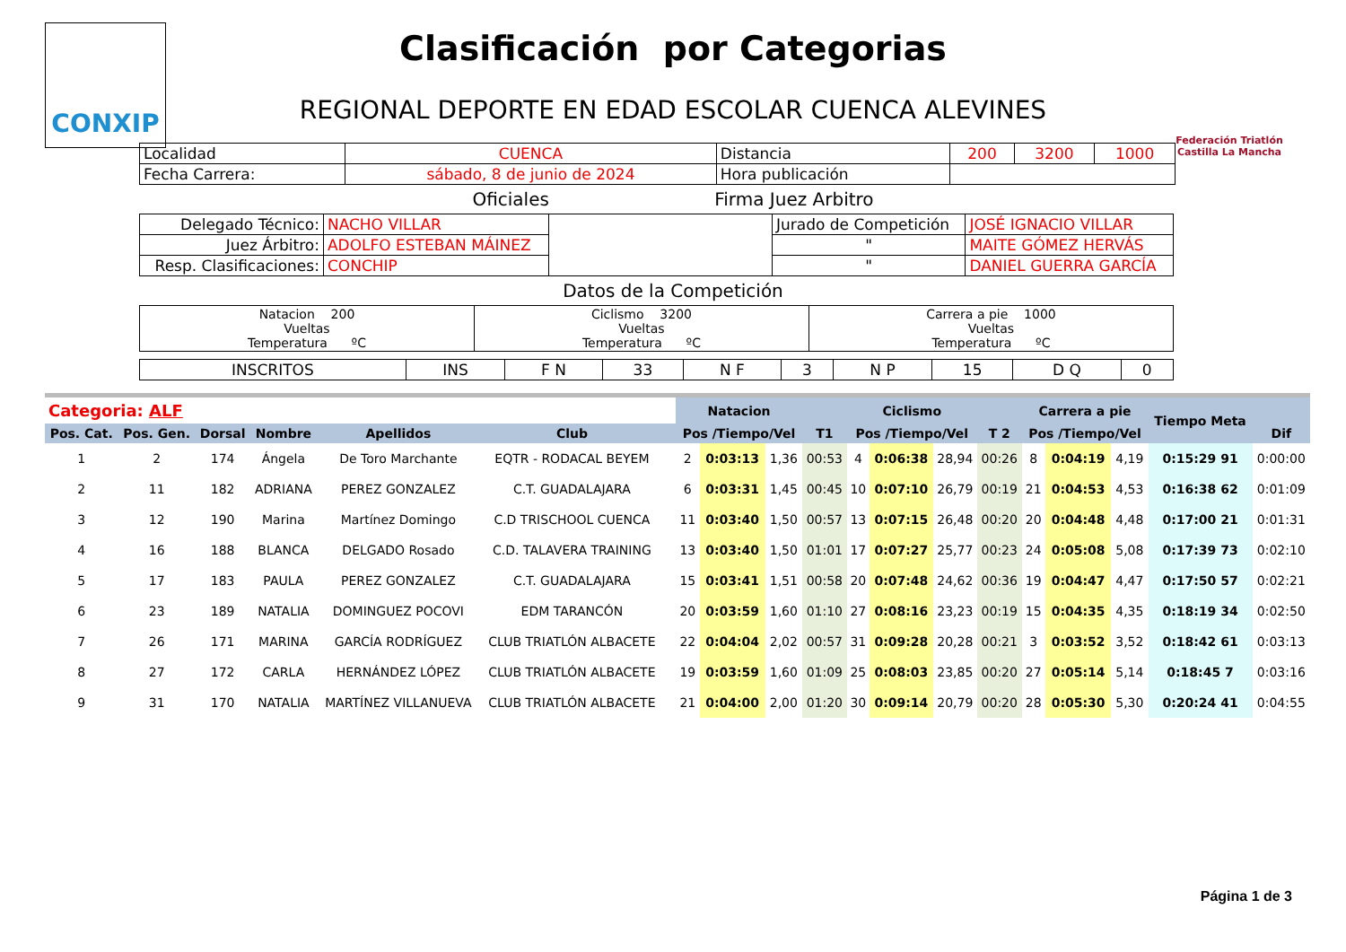CONXIP
Federación Triatlón Castilla La Mancha
Clasificación por Categorias
REGIONAL DEPORTE EN EDAD ESCOLAR CUENCA ALEVINES
| Localidad | CUENCA | Distancia | 200 | 3200 | 1000 |
| Fecha Carrera: | sábado, 8 de junio de 2024 | Hora publicación | | | |
Oficiales Firma Juez Arbitro
| Delegado Técnico: | NACHO VILLAR | | Jurado de Competición | JOSÉ IGNACIO VILLAR |
| Juez Árbitro: | ADOLFO ESTEBAN MÁINEZ | | " | MAITE GÓMEZ HERVÁS |
| Resp. Clasificaciones: | CONCHIP | | " | DANIEL GUERRA GARCÍA |
Datos de la Competición
| Natacion 200 Vueltas Temperatura ºC | Ciclismo 3200 Vueltas Temperatura ºC | Carrera a pie 1000 Vueltas Temperatura ºC |
| INSCRITOS | INS | F N | 33 | N F | 3 | N P | 15 | D Q | 0 |
| Categoria: ALF | | | | | | | | Natacion | | | | Ciclismo | | | | Carrera a pie | | | Tiempo Meta | |
| Pos. Cat. | Pos. Gen. | Dorsal | Nombre | Apellidos | Club | | | Pos /Tiempo/Vel | | | T1 | Pos /Tiempo/Vel | | | T 2 | Pos /Tiempo/Vel | | | | Dif |
| 1 | 2 | 174 | Ángela | De Toro Marchante | EQTR - RODACAL BEYEM | | | 2 | 0:03:13 | 1,36 | 00:53 | 4 | 0:06:38 | 28,94 | 00:26 | 8 | 0:04:19 | 4,19 | 0:15:29 91 | 0:00:00 |
| 2 | 11 | 182 | ADRIANA | PEREZ GONZALEZ | C.T. GUADALAJARA | | | 6 | 0:03:31 | 1,45 | 00:45 | 10 | 0:07:10 | 26,79 | 00:19 | 21 | 0:04:53 | 4,53 | 0:16:38 62 | 0:01:09 |
| 3 | 12 | 190 | Marina | Martínez Domingo | C.D TRISCHOOL CUENCA | | | 11 | 0:03:40 | 1,50 | 00:57 | 13 | 0:07:15 | 26,48 | 00:20 | 20 | 0:04:48 | 4,48 | 0:17:00 21 | 0:01:31 |
| 4 | 16 | 188 | BLANCA | DELGADO Rosado | C.D. TALAVERA TRAINING | | | 13 | 0:03:40 | 1,50 | 01:01 | 17 | 0:07:27 | 25,77 | 00:23 | 24 | 0:05:08 | 5,08 | 0:17:39 73 | 0:02:10 |
| 5 | 17 | 183 | PAULA | PEREZ GONZALEZ | C.T. GUADALAJARA | | | 15 | 0:03:41 | 1,51 | 00:58 | 20 | 0:07:48 | 24,62 | 00:36 | 19 | 0:04:47 | 4,47 | 0:17:50 57 | 0:02:21 |
| 6 | 23 | 189 | NATALIA | DOMINGUEZ POCOVI | EDM TARANCÓN | | | 20 | 0:03:59 | 1,60 | 01:10 | 27 | 0:08:16 | 23,23 | 00:19 | 15 | 0:04:35 | 4,35 | 0:18:19 34 | 0:02:50 |
| 7 | 26 | 171 | MARINA | GARCÍA RODRÍGUEZ | CLUB TRIATLÓN ALBACETE | | | 22 | 0:04:04 | 2,02 | 00:57 | 31 | 0:09:28 | 20,28 | 00:21 | 3 | 0:03:52 | 3,52 | 0:18:42 61 | 0:03:13 |
| 8 | 27 | 172 | CARLA | HERNÁNDEZ LÓPEZ | CLUB TRIATLÓN ALBACETE | | | 19 | 0:03:59 | 1,60 | 01:09 | 25 | 0:08:03 | 23,85 | 00:20 | 27 | 0:05:14 | 5,14 | 0:18:45 7 | 0:03:16 |
| 9 | 31 | 170 | NATALIA | MARTÍNEZ VILLANUEVA | CLUB TRIATLÓN ALBACETE | | | 21 | 0:04:00 | 2,00 | 01:20 | 30 | 0:09:14 | 20,79 | 00:20 | 28 | 0:05:30 | 5,30 | 0:20:24 41 | 0:04:55 |
Página 1 de 3